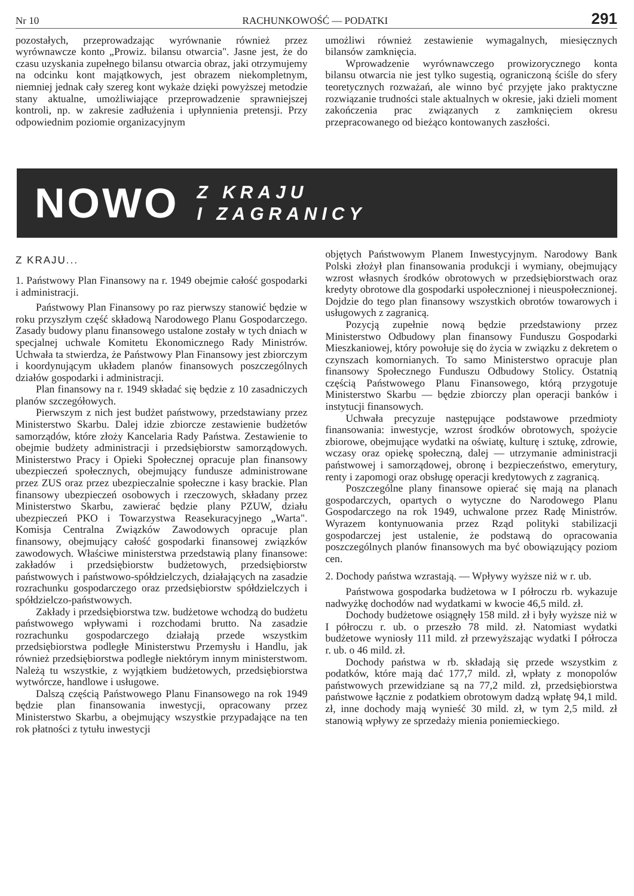Nr 10 RACHUNKOWOŚĆ — PODATKI 291
pozostałych, przeprowadzając wyrównanie również przez wyrównawcze konto „Prowiz. bilansu otwarcia". Jasne jest, że do czasu uzyskania zupełnego bilansu otwarcia obraz, jaki otrzymujemy na odcinku kont majątkowych, jest obrazem niekompletnym, niemniej jednak cały szereg kont wykaże dzięki powyższej metodzie stany aktualne, umożliwiające przeprowadzenie sprawniejszej kontroli, np. w zakresie zadłużenia i upłynnienia pretensji. Przy odpowiednim poziomie organizacyjnym
umożliwi również zestawienie wymagalnych, miesięcznych bilansów zamknięcia.
Wprowadzenie wyrównawczego prowizorycznego konta bilansu otwarcia nie jest tylko sugestią, ograniczoną ściśle do sfery teoretycznych rozważań, ale winno być przyjęte jako praktyczne rozwiązanie trudności stale aktualnych w okresie, jaki dzieli moment zakończenia prac związanych z zamknięciem okresu przepracowanego od bieżąco kontowanych zaszłości.
NOWO Z KRAJU
I ZAGRANICY
Z KRAJU...
1. Państwowy Plan Finansowy na r. 1949 obejmie całość gospodarki i administracji.
Państwowy Plan Finansowy po raz pierwszy stanowić będzie w roku przyszłym część składową Narodowego Planu Gospodarczego. Zasady budowy planu finansowego ustalone zostały w tych dniach w specjalnej uchwale Komitetu Ekonomicznego Rady Ministrów. Uchwała ta stwierdza, że Państwowy Plan Finansowy jest zbiorczym i koordynującym układem planów finansowych poszczególnych działów gospodarki i administracji.
Plan finansowy na r. 1949 składać się będzie z 10 zasadniczych planów szczegółowych.
Pierwszym z nich jest budżet państwowy, przedstawiany przez Ministerstwo Skarbu. Dalej idzie zbiorcze zestawienie budżetów samorządów, które złoży Kancelaria Rady Państwa. Zestawienie to obejmie budżety administracji i przedsiębiorstw samorządowych. Ministerstwo Pracy i Opieki Społecznej opracuje plan finansowy ubezpieczeń społecznych, obejmujący fundusze administrowane przez ZUS oraz przez ubezpieczalnie społeczne i kasy brackie. Plan finansowy ubezpieczeń osobowych i rzeczowych, składany przez Ministerstwo Skarbu, zawierać będzie plany PZUW, działu ubezpieczeń PKO i Towarzystwa Reasekuracyjnego „Warta". Komisja Centralna Związków Zawodowych opracuje plan finansowy, obejmujący całość gospodarki finansowej związków zawodowych. Właściwe ministerstwa przedstawią plany finansowe: zakładów i przedsiębiorstw budżetowych, przedsiębiorstw państwowych i państwowo-spółdzielczych, działających na zasadzie rozrachunku gospodarczego oraz przedsiębiorstw spółdzielczych i spółdzielczo-państwowych.
Zakłady i przedsiębiorstwa tzw. budżetowe wchodzą do budżetu państwowego wpływami i rozchodami brutto. Na zasadzie rozrachunku gospodarczego działają przede wszystkim przedsiębiorstwa podległe Ministerstwu Przemysłu i Handlu, jak również przedsiębiorstwa podległe niektórym innym ministerstwom. Należą tu wszystkie, z wyjątkiem budżetowych, przedsiębiorstwa wytwórcze, handlowe i usługowe.
Dalszą częścią Państwowego Planu Finansowego na rok 1949 będzie plan finansowania inwestycji, opracowany przez Ministerstwo Skarbu, a obejmujący wszystkie przypadające na ten rok płatności z tytułu inwestycji
objętych Państwowym Planem Inwestycyjnym. Narodowy Bank Polski złożył plan finansowania produkcji i wymiany, obejmujący wzrost własnych środków obrotowych w przedsiębiorstwach oraz kredyty obrotowe dla gospodarki uspołecznionej i nieuspołecznionej. Dojdzie do tego plan finansowy wszystkich obrotów towarowych i usługowych z zagranicą.
Pozycją zupełnie nową będzie przedstawiony przez Ministerstwo Odbudowy plan finansowy Funduszu Gospodarki Mieszkaniowej, który powołuje się do życia w związku z dekretem o czynszach komornianych. To samo Ministerstwo opracuje plan finansowy Społecznego Funduszu Odbudowy Stolicy. Ostatnią częścią Państwowego Planu Finansowego, którą przygotuje Ministerstwo Skarbu — będzie zbiorczy plan operacji banków i instytucji finansowych.
Uchwała precyzuje następujące podstawowe przedmioty finansowania: inwestycje, wzrost środków obrotowych, spożycie zbiorowe, obejmujące wydatki na oświatę, kulturę i sztukę, zdrowie, wczasy oraz opiekę społeczną, dalej — utrzymanie administracji państwowej i samorządowej, obronę i bezpieczeństwo, emerytury, renty i zapomogi oraz obsługę operacji kredytowych z zagranicą.
Poszczególne plany finansowe opierać się mają na planach gospodarczych, opartych o wytyczne do Narodowego Planu Gospodarczego na rok 1949, uchwalone przez Radę Ministrów. Wyrazem kontynuowania przez Rząd polityki stabilizacji gospodarczej jest ustalenie, że podstawą do opracowania poszczególnych planów finansowych ma być obowiązujący poziom cen.
2. Dochody państwa wzrastają. — Wpływy wyższe niż w r. ub.
Państwowa gospodarka budżetowa w I półroczu rb. wykazuje nadwyżkę dochodów nad wydatkami w kwocie 46,5 mild. zł.
Dochody budżetowe osiągnęły 158 mild. zł i były wyższe niż w I półroczu r. ub. o przeszło 78 mild. zł. Natomiast wydatki budżetowe wyniosły 111 mild. zł przewyższając wydatki I półrocza r. ub. o 46 mild. zł.
Dochody państwa w rb. składają się przede wszystkim z podatków, które mają dać 177,7 mild. zł, wpłaty z monopolów państwowych przewidziane są na 77,2 mild. zł, przedsiębiorstwa państwowe łącznie z podatkiem obrotowym dadzą wpłatę 94,1 mild. zł, inne dochody mają wynieść 30 mild. zł, w tym 2,5 mild. zł stanowią wpływy ze sprzedaży mienia poniemieckiego.